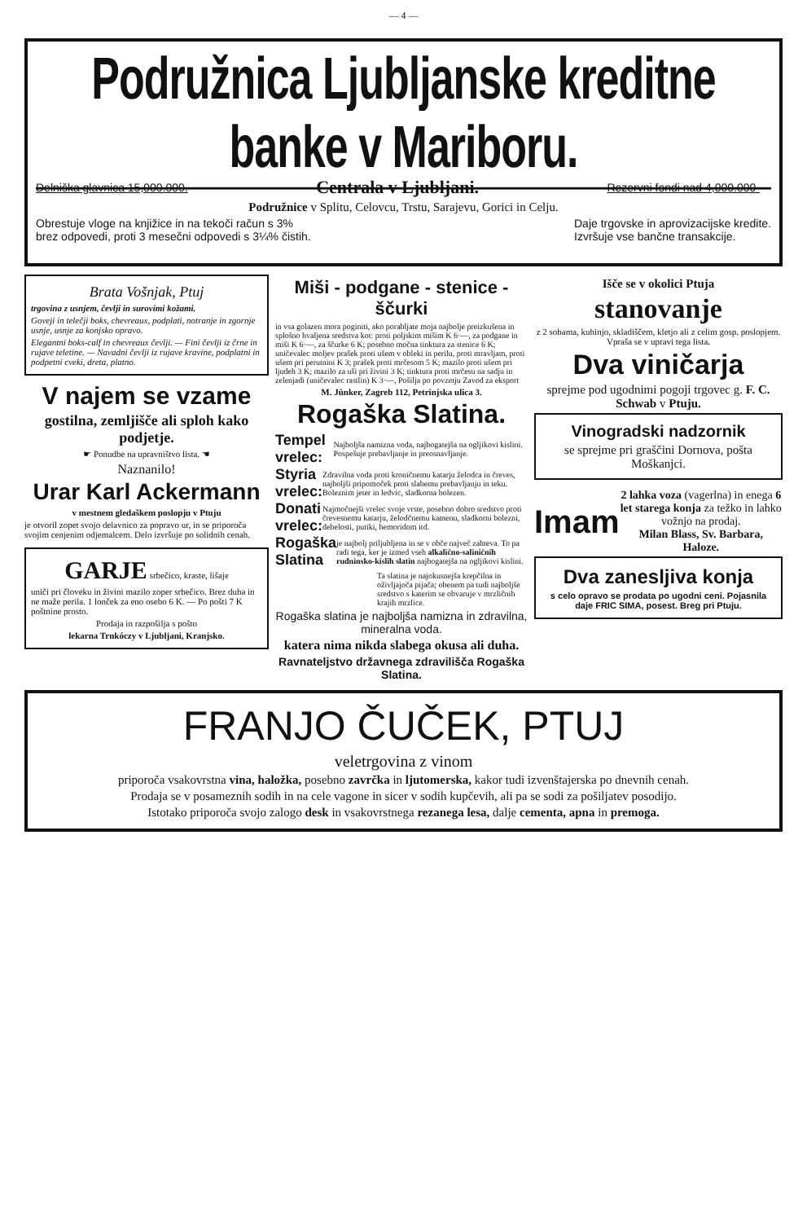— 4 —
Podružnica Ljubljanske kreditne banke v Mariboru.
Delniška glavnica 15,000.000. Centrala v Ljubljani. Rezervni fondi nad 4,000.000·—
Podružnice v Splitu, Celovcu, Trstu, Sarajevu, Gorici in Celju.
Obrestuje vloge na knjižice in na tekoči račun s 3%
brez odpovedi, proti 3 mesečni odpovedi s 3¼% čistih.
Daje trgovske in aprovizacijske kredite.
Izvršuje vse bančne transakcije.
Brata Vošnjak, Ptuj
trgovina z usnjem, čevlji in surovimi kožami.
Goveji in telečji boks, chevreaux, podplati, notranje in zgornje usnje, usnje za konjsko opravo.
Elegantni boks-calf in chevreaux čevlji. — Fini čevlji iz črne in rujave teletine. — Navadni čevlji iz rujave kravine, podplatni in podpetni cveki, dreta, platno.
V najem se vzame
gostilna, zemljišče ali sploh kako podjetje.
☛ Ponudbe na upravništvo lista. ☚
Naznanilo!
Urar Karl Ackermann
v mestnem gledaškem poslopju v Ptuju
je otvoril zopet svojo delavnico za popravo ur, in se priporoča svojim cenjenim odjemalcem. Delo izvršuje po solidnih cenah.
GARJE srbečico, kraste, lišaje
uniči pri človeku in živini mazilo zoper srbečico. Brez duha in ne maže perila. 1 lonček za eno osebo 6 K. — Po pošti 7 K poštnine prosto.
Prodaja in razpošilja s pošto
lekarna Trnkóczy v Ljubljani, Kranjsko.
Miši - podgane - stenice - ščurki
in vsa golazen mora poginiti, ako porabljate moja najbolje preizkušena in splošno hvaljena sredstva kot: proti poljskim mišim K 6·—, za podgane in miši K 6·—, za ščurke 6 K; posebno močna tinktura za stenice 6 K; uničevalec moljev prašek proti ušem v obleki in perilu, proti mravljam, proti ušem pri perutnini K 3; prašek proti mrčesom 5 K; mazilo proti ušem pri ljudeh 3 K; mazilo za uši pri živini 3 K; tinktura proti mrčesu na sadju in zelenjadi (uničevalec rastlin) K 3·—, Pošilja po povzetju Zavod za eksport
M. Jünker, Zagreb 112, Petrinjska ulica 3.
Rogaška Slatina.
Tempel vrelec: Najboljša namizna voda, najbogatejša na ogljikovi kislini. Pospešuje prebavljanje in preosnavljanje.
Styria vrelec: Zdravilna voda proti kroničnemu katarju želodca in čreves, najboljši pripomoček proti slabemu prebavljanju in teku. Boleznim jeter in ledvic, sladkorna bolezen.
Donati vrelec: Najmočnejši vrelec svoje vrste, posebno dobro sredstvo proti črevesnemu katarju, želodčnemu kamenu, sladkorni bolezni, debelosti, putiki, hemoridom itd.
Rogaška Slatina je najbolj priljubljena in se v obče največ zahteva. To pa radi tega, ker je izmed vseh alkalično-saliničnih rudninsko-kislih slatin najbogatejša na ogljikovi kislini.
Ta slatina je najokusnejša krepčilna in oživljajoča pijača; obenem pa tudi najboljše sredstvo s katerim se obvaruje v mrzličnih krajih mrzlice.
Rogaška slatina je najboljša namizna in zdravilna, mineralna voda.
katera nima nikda slabega okusa ali duha.
Ravnateljstvo državnega zdravilišča Rogaška Slatina.
Išče se v okolici Ptuja
stanovanje
z 2 sobama, kuhinjo, skladiščem, kletjo ali z celim gosp. poslopjem. Vpraša se v upravi tega lista.
Dva viničarja
sprejme pod ugodnimi pogoji trgovec g. F. C. Schwab v Ptuju.
Vinogradski nadzornik
se sprejme pri graščini Dornova, pošta Moškanjci.
Imam
2 lahka voza (vagerlna) in enega 6 let starega konja za težko in lahko vožnjo na prodaj.
Milan Blass, Sv. Barbara, Haloze.
Dva zanesljiva konja
s celo opravo se prodata po ugodni ceni. Pojasnila daje FRIC SIMA, posest. Breg pri Ptuju.
FRANJO ČUČEK, PTUJ
veletrgovina z vinom
priporoča vsakovrstna vina, haložka, posebno zavrčka in ljutomerska, kakor tudi izvenštajerska po dnevnih cenah.
Prodaja se v posameznih sodih in na cele vagone in sicer v sodih kupčevih, ali pa se sodi za pošiljatev posodijo.
Istotako priporoča svojo zalogo desk in vsakovrstnega rezanega lesa, dalje cementa, apna in premoga.